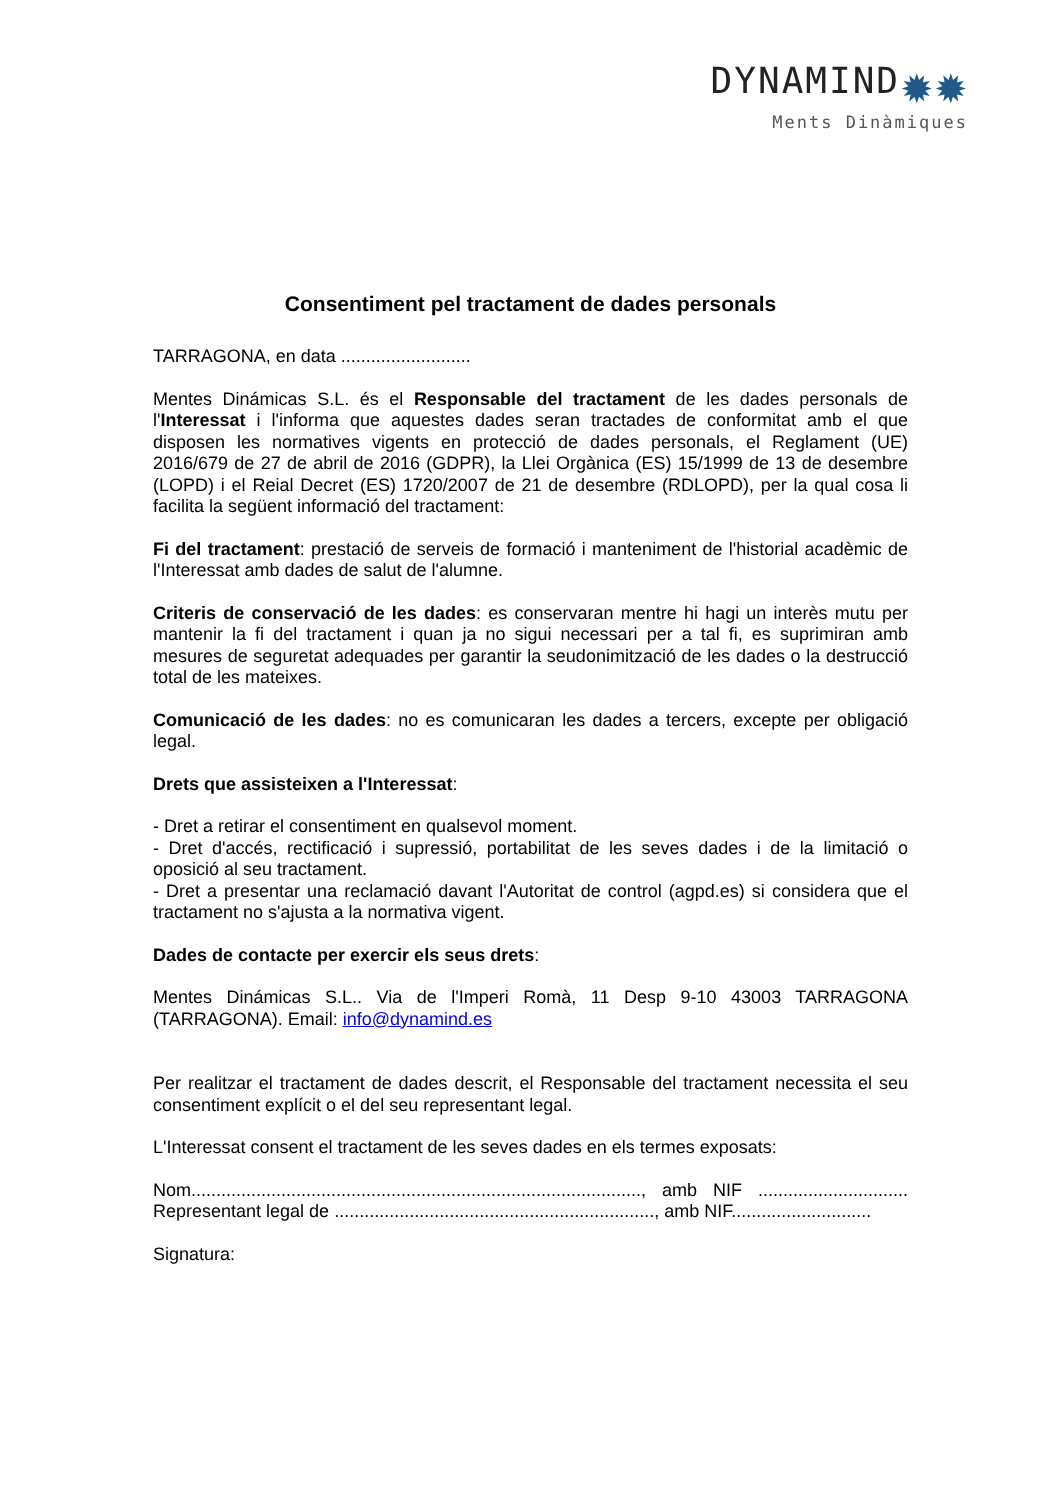DYNAMIND✹✹
Ments Dinàmiques
Consentiment pel tractament de dades personals
TARRAGONA, en data ..........................
Mentes Dinámicas S.L. és el Responsable del tractament de les dades personals de l'Interessat i l'informa que aquestes dades seran tractades de conformitat amb el que disposen les normatives vigents en protecció de dades personals, el Reglament (UE) 2016/679 de 27 de abril de 2016 (GDPR), la Llei Orgànica (ES) 15/1999 de 13 de desembre (LOPD) i el Reial Decret (ES) 1720/2007 de 21 de desembre (RDLOPD), per la qual cosa li facilita la següent informació del tractament:
Fi del tractament: prestació de serveis de formació i manteniment de l'historial acadèmic de l'Interessat amb dades de salut de l'alumne.
Criteris de conservació de les dades: es conservaran mentre hi hagi un interès mutu per mantenir la fi del tractament i quan ja no sigui necessari per a tal fi, es suprimiran amb mesures de seguretat adequades per garantir la seudonimització de les dades o la destrucció total de les mateixes.
Comunicació de les dades: no es comunicaran les dades a tercers, excepte per obligació legal.
Drets que assisteixen a l'Interessat:
- Dret a retirar el consentiment en qualsevol moment.
- Dret d'accés, rectificació i supressió, portabilitat de les seves dades i de la limitació o oposició al seu tractament.
- Dret a presentar una reclamació davant l'Autoritat de control (agpd.es) si considera que el tractament no s'ajusta a la normativa vigent.
Dades de contacte per exercir els seus drets:
Mentes Dinámicas S.L.. Via de l'Imperi Romà, 11 Desp 9-10 43003 TARRAGONA (TARRAGONA). Email: info@dynamind.es
Per realitzar el tractament de dades descrit, el Responsable del tractament necessita el seu consentiment explícit o el del seu representant legal.
L'Interessat consent el tractament de les seves dades en els termes exposats:
Nom.........................................................................................., amb NIF .............................. Representant legal de ................................................................, amb NIF............................
Signatura: